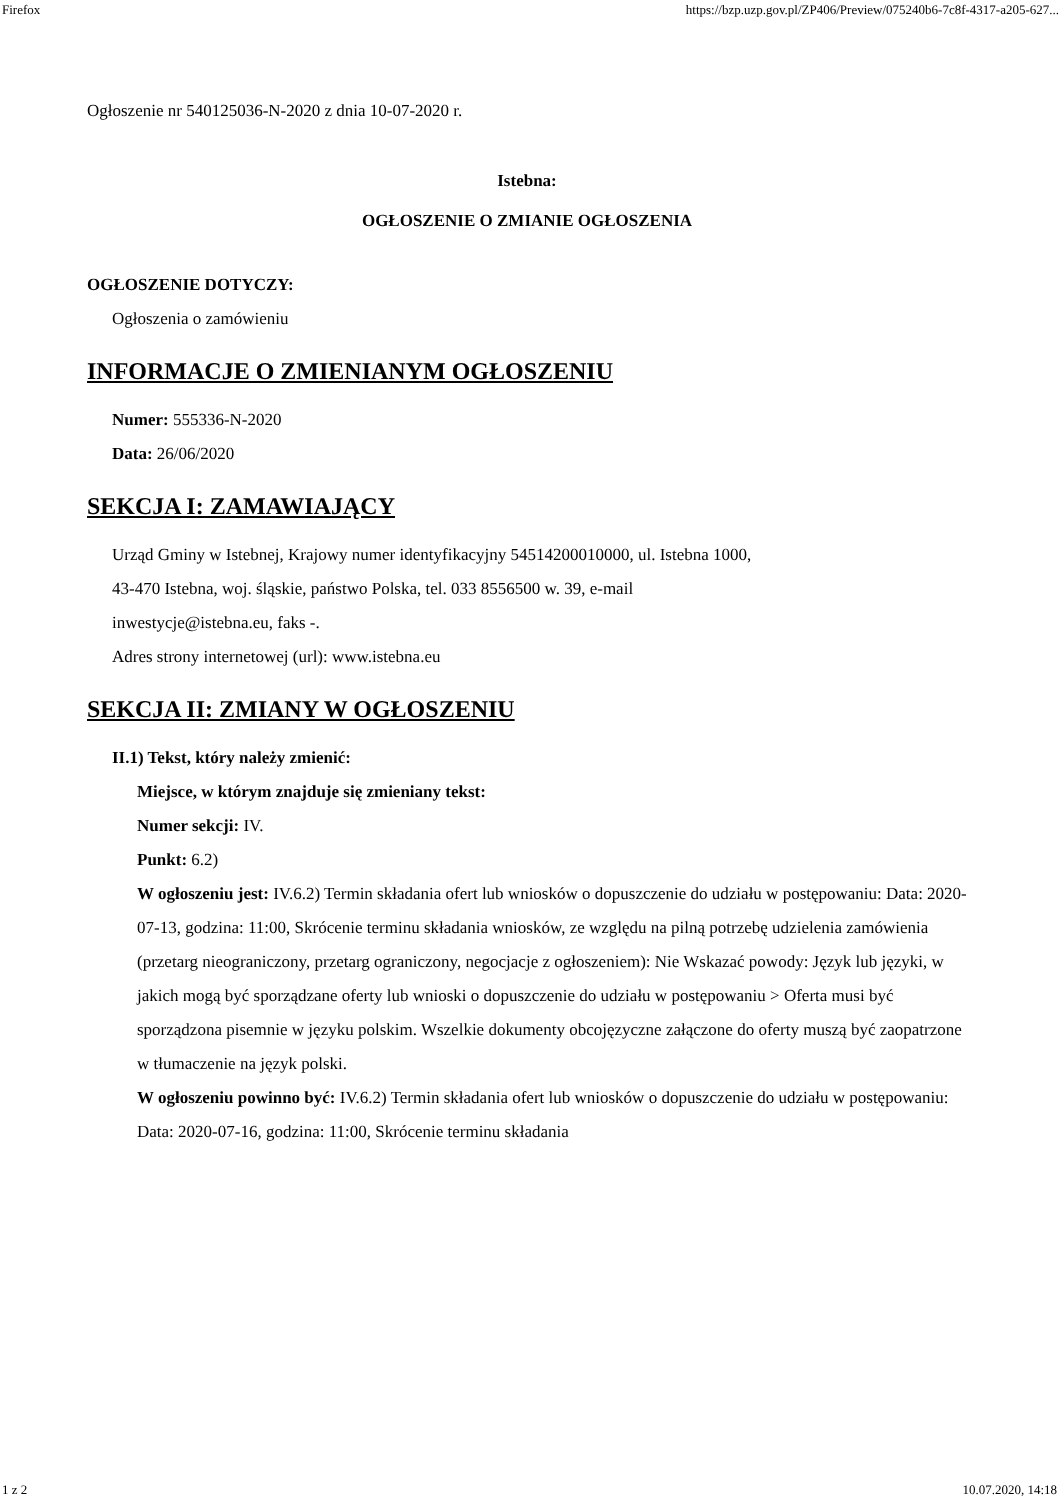Firefox https://bzp.uzp.gov.pl/ZP406/Preview/075240b6-7c8f-4317-a205-627...
Ogłoszenie nr 540125036-N-2020 z dnia 10-07-2020 r.
Istebna:
OGŁOSZENIE O ZMIANIE OGŁOSZENIA
OGŁOSZENIE DOTYCZY:
Ogłoszenia o zamówieniu
INFORMACJE O ZMIENIANYM OGŁOSZENIU
Numer: 555336-N-2020
Data: 26/06/2020
SEKCJA I: ZAMAWIAJĄCY
Urząd Gminy w Istebnej, Krajowy numer identyfikacyjny 54514200010000, ul. Istebna 1000,
43-470 Istebna, woj. śląskie, państwo Polska, tel. 033 8556500 w. 39, e-mail
inwestycje@istebna.eu, faks -.
Adres strony internetowej (url): www.istebna.eu
SEKCJA II: ZMIANY W OGŁOSZENIU
II.1) Tekst, który należy zmienić:
Miejsce, w którym znajduje się zmieniany tekst:
Numer sekcji: IV.
Punkt: 6.2)
W ogłoszeniu jest: IV.6.2) Termin składania ofert lub wniosków o dopuszczenie do udziału w postępowaniu: Data: 2020-07-13, godzina: 11:00, Skrócenie terminu składania wniosków, ze względu na pilną potrzebę udzielenia zamówienia (przetarg nieograniczony, przetarg ograniczony, negocjacje z ogłoszeniem): Nie Wskazać powody: Język lub języki, w jakich mogą być sporządzane oferty lub wnioski o dopuszczenie do udziału w postępowaniu > Oferta musi być sporządzona pisemnie w języku polskim. Wszelkie dokumenty obcojęzyczne załączone do oferty muszą być zaopatrzone w tłumaczenie na język polski.
W ogłoszeniu powinno być: IV.6.2) Termin składania ofert lub wniosków o dopuszczenie do udziału w postępowaniu: Data: 2020-07-16, godzina: 11:00, Skrócenie terminu składania
1 z 2 10.07.2020, 14:18